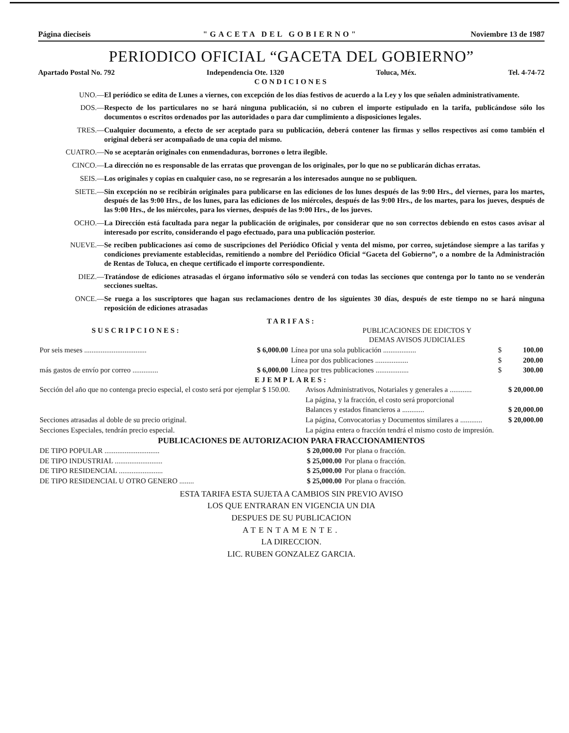Página dieciseis "GACETA DEL GOBIERNO" Noviembre 13 de 1987
PERIODICO OFICIAL “GACETA DEL GOBIERNO”
Apartado Postal No. 792 Independencia Ote. 1320 Toluca, Méx. Tel. 4-74-72
CONDICIONES
UNO.— El periódico se edita de Lunes a viernes, con excepción de los días festivos de acuerdo a la Ley y los que señalen administrativamente.
DOS.— Respecto de los particulares no se hará ninguna publicación, si no cubren el importe estipulado en la tarifa, publicándose sólo los documentos o escritos ordenados por las autoridades o para dar cumplimiento a disposiciones legales.
TRES.— Cualquier documento, a efecto de ser aceptado para su publicación, deberá contener las firmas y sellos respectivos así como también el original deberá ser acompañado de una copia del mismo.
CUATRO.— No se aceptarán originales con enmendaduras, borrones o letra ilegible.
CINCO.— La dirección no es responsable de las erratas que provengan de los originales, por lo que no se publicarán dichas erratas.
SEIS.— Los originales y copias en cualquier caso, no se regresarán a los interesados aunque no se publiquen.
SIETE.— Sin excepción no se recibirán originales para publicarse en las ediciones de los lunes después de las 9:00 Hrs., del viernes, para los martes, después de las 9:00 Hrs., de los lunes, para las ediciones de los miércoles, después de las 9:00 Hrs., de los martes, para los jueves, después de las 9:00 Hrs., de los miércoles, para los viernes, después de las 9:00 Hrs., de los jueves.
OCHO.— La Dirección está facultada para negar la publicación de originales, por considerar que no son correctos debiendo en estos casos avisar al interesado por escrito, considerando el pago efectuado, para una publicación posterior.
NUEVE.— Se reciben publicaciones así como de suscripciones del Periódico Oficial y venta del mismo, por correo, sujetándose siempre a las tarifas y condiciones previamente establecidas, remitiendo a nombre del Periódico Oficial “Gaceta del Gobierno”, o a nombre de la Administración de Rentas de Toluca, en cheque certificado el importe correspondiente.
DIEZ.— Tratándose de ediciones atrasadas el órgano informativo sólo se venderá con todas las secciones que contenga por lo tanto no se venderán secciones sueltas.
ONCE.— Se ruega a los suscriptores que hagan sus reclamaciones dentro de los siguientes 30 días, después de este tiempo no se hará ninguna reposición de ediciones atrasadas
TARIFAS:
| SUSCRIPCIONES: | | PUBLICACIONES DE EDICTOS Y DEMAS AVISOS JUDICIALES | | |
| Por seis meses .................................. | $ 6,000.00 | Línea por una sola publicación .................. | $ | 100.00 |
| | | Línea por dos publicaciones .................. | $ | 200.00 |
| más gastos de envío por correo .............. | $ 6,000.00 | Línea por tres publicaciones .................. | $ | 300.00 |
EJEMPLARES:
| Sección del año que no contenga precio especial, el costo será por ejemplar $ 150.00. | Avisos Administrativos, Notariales y generales a ............ | $ 20,000.00 |
| | La página, y la fracción, el costo será proporcional | |
| | Balances y estados financieros a ............ | $ 20,000.00 |
| Secciones atrasadas al doble de su precio original. | La página, Convocatorias y Documentos similares a ............ | $ 20,000.00 |
| Secciones Especiales, tendrán precio especial. | La página entera o fracción tendrá el mismo costo de impresión. | |
PUBLICACIONES DE AUTORIZACION PARA FRACCIONAMIENTOS
| DE TIPO POPULAR .............................. | $ 20,000.00 | Por plana o fracción. |
| DE TIPO INDUSTRIAL .......................... | $ 25,000.00 | Por plana o fracción. |
| DE TIPO RESIDENCIAL ........................ | $ 25,000.00 | Por plana o fracción. |
| DE TIPO RESIDENCIAL U OTRO GENERO ........ | $ 25,000.00 | Por plana o fracción. |
ESTA TARIFA ESTA SUJETA A CAMBIOS SIN PREVIO AVISO
LOS QUE ENTRARAN EN VIGENCIA UN DIA
DESPUES DE SU PUBLICACION
ATENTAMENTE.
LA DIRECCION.
LIC. RUBEN GONZALEZ GARCIA.